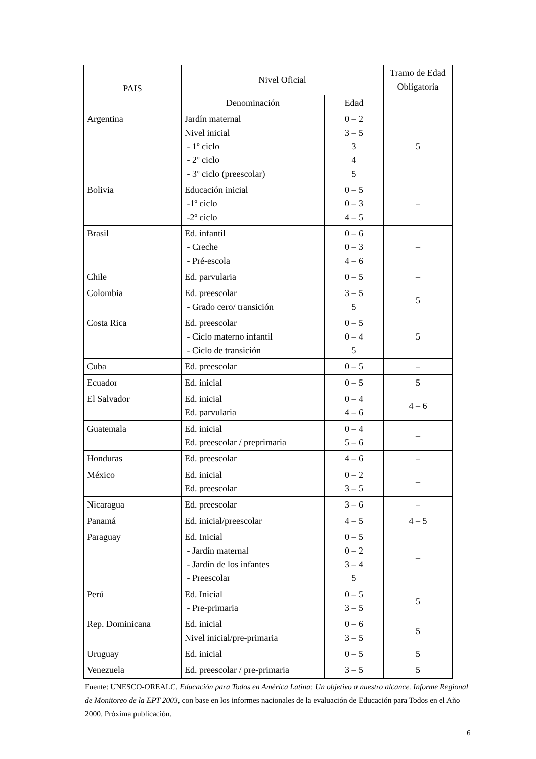| PAIS | Nivel Oficial | | Tramo de Edad Obligatoria |
| --- | --- | --- | --- |
| | Denominación | Edad | |
| Argentina | Jardín maternal Nivel inicial - 1º ciclo - 2º ciclo - 3º ciclo (preescolar) | 0 – 2 3 – 5 3 4 5 | 5 |
| Bolivia | Educación inicial -1º ciclo -2º ciclo | 0 – 5 0 – 3 4 – 5 | – |
| Brasil | Ed. infantil - Creche - Pré-escola | 0 – 6 0 – 3 4 – 6 | – |
| Chile | Ed. parvularia | 0 – 5 | – |
| Colombia | Ed. preescolar - Grado cero/ transición | 3 – 5 5 | 5 |
| Costa Rica | Ed. preescolar - Ciclo materno infantil - Ciclo de transición | 0 – 5 0 – 4 5 | 5 |
| Cuba | Ed. preescolar | 0 – 5 | – |
| Ecuador | Ed. inicial | 0 – 5 | 5 |
| El Salvador | Ed. inicial Ed. parvularia | 0 – 4 4 – 6 | 4 – 6 |
| Guatemala | Ed. inicial Ed. preescolar / preprimaria | 0 – 4 5 – 6 | – |
| Honduras | Ed. preescolar | 4 – 6 | – |
| México | Ed. inicial Ed. preescolar | 0 – 2 3 – 5 | – |
| Nicaragua | Ed. preescolar | 3 – 6 | – |
| Panamá | Ed. inicial/preescolar | 4 – 5 | 4 – 5 |
| Paraguay | Ed. Inicial - Jardín maternal - Jardín de los infantes - Preescolar | 0 – 5 0 – 2 3 – 4 5 | – |
| Perú | Ed. Inicial - Pre-primaria | 0 – 5 3 – 5 | 5 |
| Rep. Dominicana | Ed. inicial Nivel inicial/pre-primaria | 0 – 6 3 – 5 | 5 |
| Uruguay | Ed. inicial | 0 – 5 | 5 |
| Venezuela | Ed. preescolar / pre-primaria | 3 – 5 | 5 |
Fuente: UNESCO-OREALC. Educación para Todos en América Latina: Un objetivo a nuestro alcance. Informe Regional de Monitoreo de la EPT 2003, con base en los informes nacionales de la evaluación de Educación para Todos en el Año 2000. Próxima publicación.
6